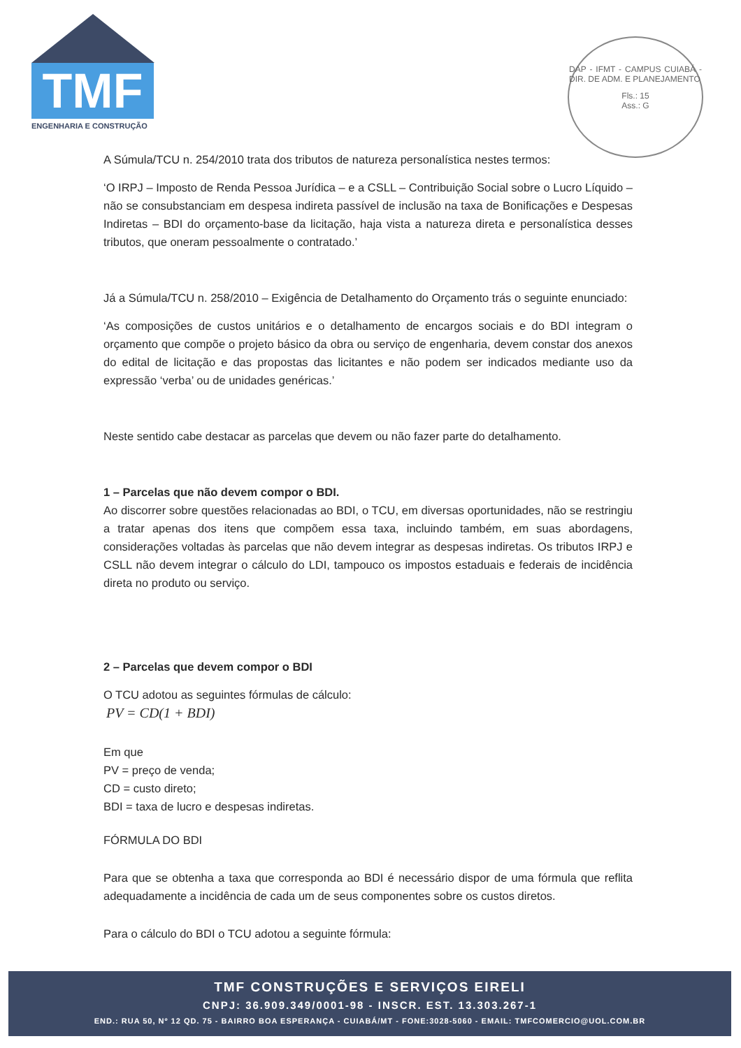TMF
ENGENHARIA E CONSTRUÇÃO
DAP - IFMT - CAMPUS CUIABÁ - DIR. DE ADM. E PLANEJAMENTO
Fls.: 15
Ass.: G
A Súmula/TCU n. 254/2010 trata dos tributos de natureza personalística nestes termos:
‘O IRPJ – Imposto de Renda Pessoa Jurídica – e a CSLL – Contribuição Social sobre o Lucro Líquido – não se consubstanciam em despesa indireta passível de inclusão na taxa de Bonificações e Despesas Indiretas – BDI do orçamento-base da licitação, haja vista a natureza direta e personalística desses tributos, que oneram pessoalmente o contratado.’
Já a Súmula/TCU n. 258/2010 – Exigência de Detalhamento do Orçamento trás o seguinte enunciado:
‘As composições de custos unitários e o detalhamento de encargos sociais e do BDI integram o orçamento que compõe o projeto básico da obra ou serviço de engenharia, devem constar dos anexos do edital de licitação e das propostas das licitantes e não podem ser indicados mediante uso da expressão ‘verba’ ou de unidades genéricas.’
Neste sentido cabe destacar as parcelas que devem ou não fazer parte do detalhamento.
1 – Parcelas que não devem compor o BDI.
Ao discorrer sobre questões relacionadas ao BDI, o TCU, em diversas oportunidades, não se restringiu a tratar apenas dos itens que compõem essa taxa, incluindo também, em suas abordagens, considerações voltadas às parcelas que não devem integrar as despesas indiretas. Os tributos IRPJ e CSLL não devem integrar o cálculo do LDI, tampouco os impostos estaduais e federais de incidência direta no produto ou serviço.
2 – Parcelas que devem compor o BDI
O TCU adotou as seguintes fórmulas de cálculo:
PV = CD(1 + BDI)
Em que
PV = preço de venda;
CD = custo direto;
BDI = taxa de lucro e despesas indiretas.
FÓRMULA DO BDI
Para que se obtenha a taxa que corresponda ao BDI é necessário dispor de uma fórmula que reflita adequadamente a incidência de cada um de seus componentes sobre os custos diretos.
Para o cálculo do BDI o TCU adotou a seguinte fórmula:
TMF CONSTRUÇÕES E SERVIÇOS EIRELI
CNPJ: 36.909.349/0001-98 - INSCR. EST. 13.303.267-1
END.: RUA 50, Nº 12 QD. 75 - BAIRRO BOA ESPERANÇA - CUIABÁ/MT - FONE:3028-5060 - EMAIL: TMFCOMERCIO@UOL.COM.BR